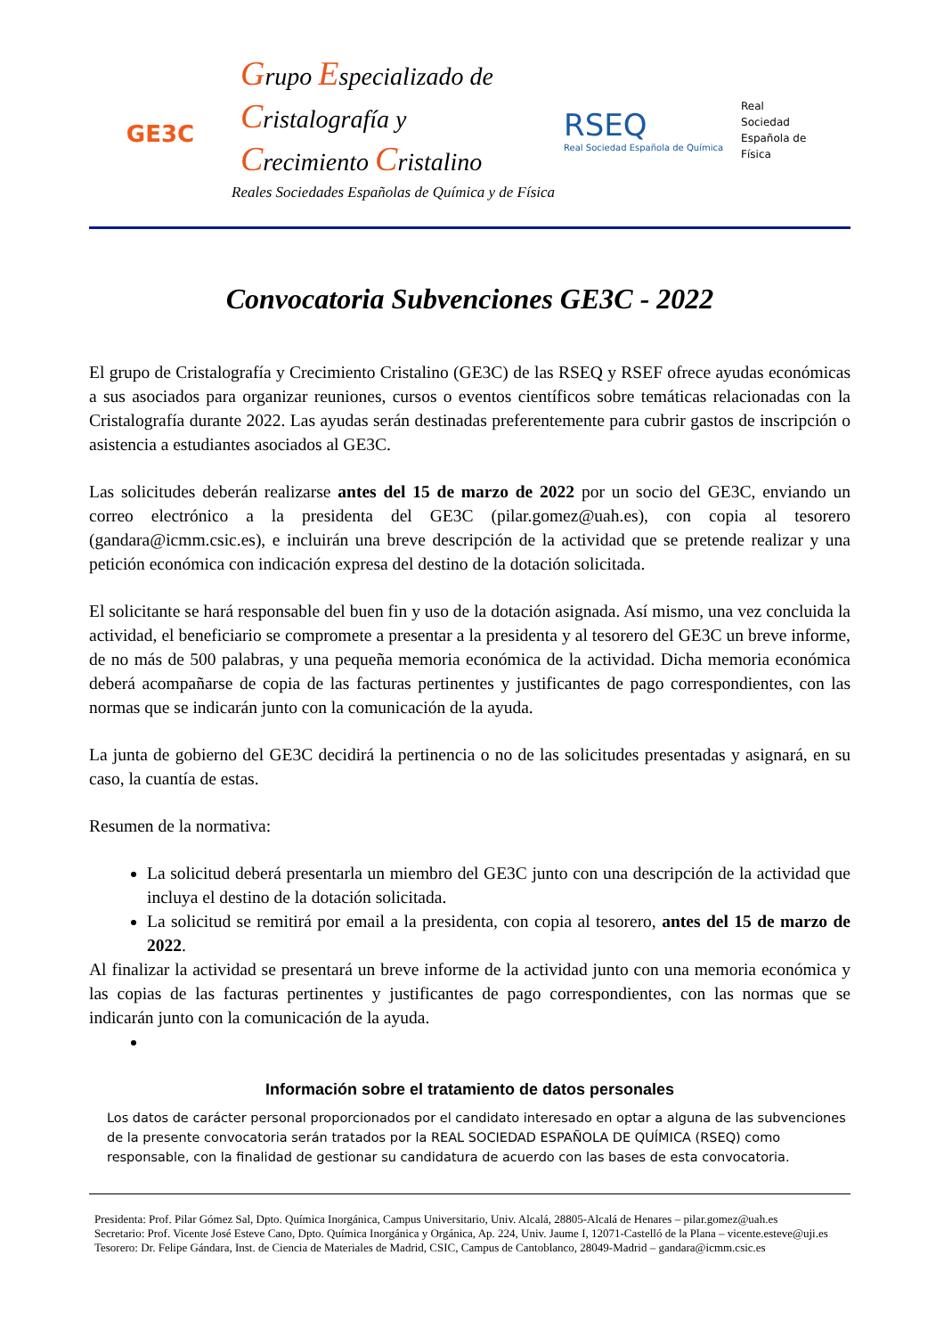GE3C
Grupo Especializado de
Cristalografía y
Crecimiento Cristalino
Reales Sociedades Españolas de Química y de Física
RSEQ
Real Sociedad Española de Química
Real
Sociedad
Española de
Física
Convocatoria Subvenciones GE3C - 2022
El grupo de Cristalografía y Crecimiento Cristalino (GE3C) de las RSEQ y RSEF ofrece ayudas económicas a sus asociados para organizar reuniones, cursos o eventos científicos sobre temáticas relacionadas con la Cristalografía durante 2022. Las ayudas serán destinadas preferentemente para cubrir gastos de inscripción o asistencia a estudiantes asociados al GE3C.
Las solicitudes deberán realizarse antes del 15 de marzo de 2022 por un socio del GE3C, enviando un correo electrónico a la presidenta del GE3C (pilar.gomez@uah.es), con copia al tesorero (gandara@icmm.csic.es), e incluirán una breve descripción de la actividad que se pretende realizar y una petición económica con indicación expresa del destino de la dotación solicitada.
El solicitante se hará responsable del buen fin y uso de la dotación asignada. Así mismo, una vez concluida la actividad, el beneficiario se compromete a presentar a la presidenta y al tesorero del GE3C un breve informe, de no más de 500 palabras, y una pequeña memoria económica de la actividad. Dicha memoria económica deberá acompañarse de copia de las facturas pertinentes y justificantes de pago correspondientes, con las normas que se indicarán junto con la comunicación de la ayuda.
La junta de gobierno del GE3C decidirá la pertinencia o no de las solicitudes presentadas y asignará, en su caso, la cuantía de estas.
Resumen de la normativa:
La solicitud deberá presentarla un miembro del GE3C junto con una descripción de la actividad que incluya el destino de la dotación solicitada.
La solicitud se remitirá por email a la presidenta, con copia al tesorero, antes del 15 de marzo de 2022.
Al finalizar la actividad se presentará un breve informe de la actividad junto con una memoria económica y las copias de las facturas pertinentes y justificantes de pago correspondientes, con las normas que se indicarán junto con la comunicación de la ayuda.
Información sobre el tratamiento de datos personales
Los datos de carácter personal proporcionados por el candidato interesado en optar a alguna de las subvenciones de la presente convocatoria serán tratados por la REAL SOCIEDAD ESPAÑOLA DE QUÍMICA (RSEQ) como responsable, con la finalidad de gestionar su candidatura de acuerdo con las bases de esta convocatoria.
Presidenta: Prof. Pilar Gómez Sal, Dpto. Química Inorgánica, Campus Universitario, Univ. Alcalá, 28805-Alcalá de Henares – pilar.gomez@uah.es
Secretario: Prof. Vicente José Esteve Cano, Dpto. Química Inorgánica y Orgánica, Ap. 224, Univ. Jaume I, 12071-Castelló de la Plana – vicente.esteve@uji.es
Tesorero: Dr. Felipe Gándara, Inst. de Ciencia de Materiales de Madrid, CSIC, Campus de Cantoblanco, 28049-Madrid – gandara@icmm.csic.es